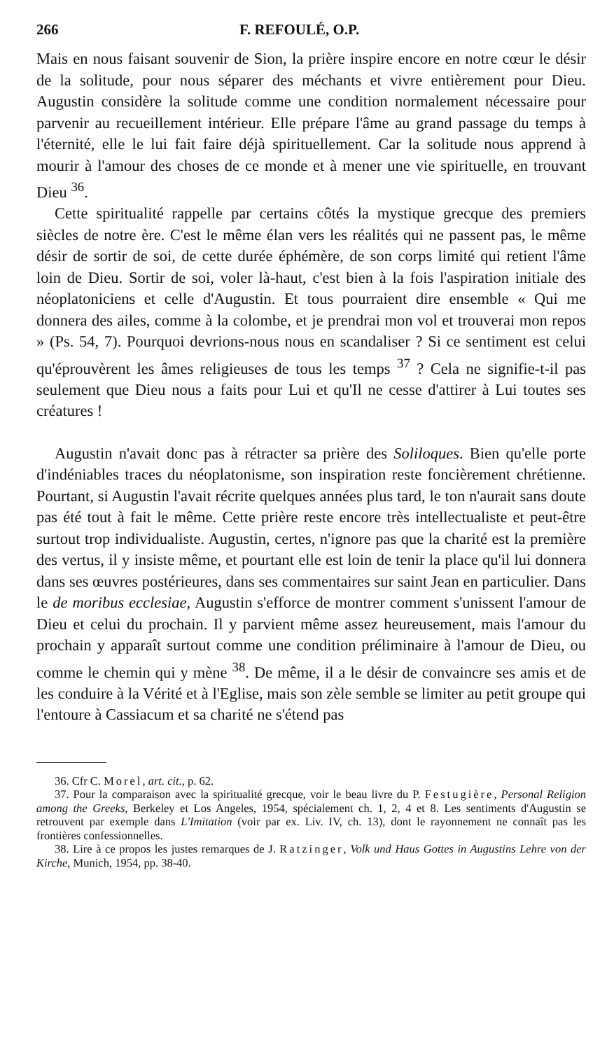266 F. REFOULÉ, O.P.
Mais en nous faisant souvenir de Sion, la prière inspire encore en notre cœur le désir de la solitude, pour nous séparer des méchants et vivre entièrement pour Dieu. Augustin considère la solitude comme une condition normalement nécessaire pour parvenir au recueillement intérieur. Elle prépare l'âme au grand passage du temps à l'éternité, elle le lui fait faire déjà spirituellement. Car la solitude nous apprend à mourir à l'amour des choses de ce monde et à mener une vie spirituelle, en trouvant Dieu <sup>36</sup>.
Cette spiritualité rappelle par certains côtés la mystique grecque des premiers siècles de notre ère. C'est le même élan vers les réalités qui ne passent pas, le même désir de sortir de soi, de cette durée éphémère, de son corps limité qui retient l'âme loin de Dieu. Sortir de soi, voler là-haut, c'est bien à la fois l'aspiration initiale des néoplatoniciens et celle d'Augustin. Et tous pourraient dire ensemble « Qui me donnera des ailes, comme à la colombe, et je prendrai mon vol et trouverai mon repos » (Ps. 54, 7). Pourquoi devrions-nous nous en scandaliser ? Si ce sentiment est celui qu'éprouvèrent les âmes religieuses de tous les temps <sup>37</sup> ? Cela ne signifie-t-il pas seulement que Dieu nous a faits pour Lui et qu'Il ne cesse d'attirer à Lui toutes ses créatures !
Augustin n'avait donc pas à rétracter sa prière des Soliloques. Bien qu'elle porte d'indéniables traces du néoplatonisme, son inspiration reste foncièrement chrétienne. Pourtant, si Augustin l'avait récrite quelques années plus tard, le ton n'aurait sans doute pas été tout à fait le même. Cette prière reste encore très intellectualiste et peut-être surtout trop individualiste. Augustin, certes, n'ignore pas que la charité est la première des vertus, il y insiste même, et pourtant elle est loin de tenir la place qu'il lui donnera dans ses œuvres postérieures, dans ses commentaires sur saint Jean en particulier. Dans le de moribus ecclesiae, Augustin s'efforce de montrer comment s'unissent l'amour de Dieu et celui du prochain. Il y parvient même assez heureusement, mais l'amour du prochain y apparaît surtout comme une condition préliminaire à l'amour de Dieu, ou comme le chemin qui y mène <sup>38</sup>. De même, il a le désir de convaincre ses amis et de les conduire à la Vérité et à l'Eglise, mais son zèle semble se limiter au petit groupe qui l'entoure à Cassiacum et sa charité ne s'étend pas
36. Cfr C. Morel, art. cit., p. 62.
37. Pour la comparaison avec la spiritualité grecque, voir le beau livre du P. Festugière, Personal Religion among the Greeks, Berkeley et Los Angeles, 1954, spécialement ch. 1, 2, 4 et 8. Les sentiments d'Augustin se retrouvent par exemple dans L'Imitation (voir par ex. Liv. IV, ch. 13), dont le rayonnement ne connaît pas les frontières confessionnelles.
38. Lire à ce propos les justes remarques de J. Ratzinger, Volk und Haus Gottes in Augustins Lehre von der Kirche, Munich, 1954, pp. 38-40.